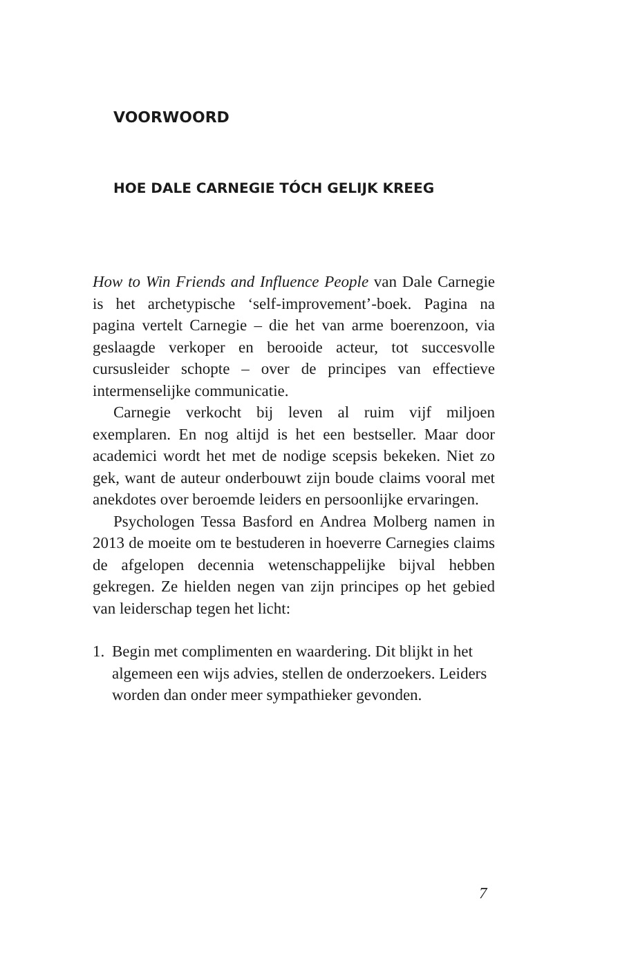VOORWOORD
HOE DALE CARNEGIE TÓCH GELIJK KREEG
How to Win Friends and Influence People van Dale Carnegie is het archetypische ‘self-improvement’-boek. Pagina na pagina vertelt Carnegie – die het van arme boerenzoon, via geslaagde verkoper en berooide acteur, tot succesvolle cursusleider schopte – over de principes van effectieve intermenselijke communicatie.
Carnegie verkocht bij leven al ruim vijf miljoen exemplaren. En nog altijd is het een bestseller. Maar door academici wordt het met de nodige scepsis bekeken. Niet zo gek, want de auteur onderbouwt zijn boude claims vooral met anekdotes over beroemde leiders en persoonlijke ervaringen.
Psychologen Tessa Basford en Andrea Molberg namen in 2013 de moeite om te bestuderen in hoeverre Carnegies claims de afgelopen decennia wetenschappelijke bijval hebben gekregen. Ze hielden negen van zijn principes op het gebied van leiderschap tegen het licht:
1. Begin met complimenten en waardering. Dit blijkt in het algemeen een wijs advies, stellen de onderzoekers. Leiders worden dan onder meer sympathieker gevonden.
7